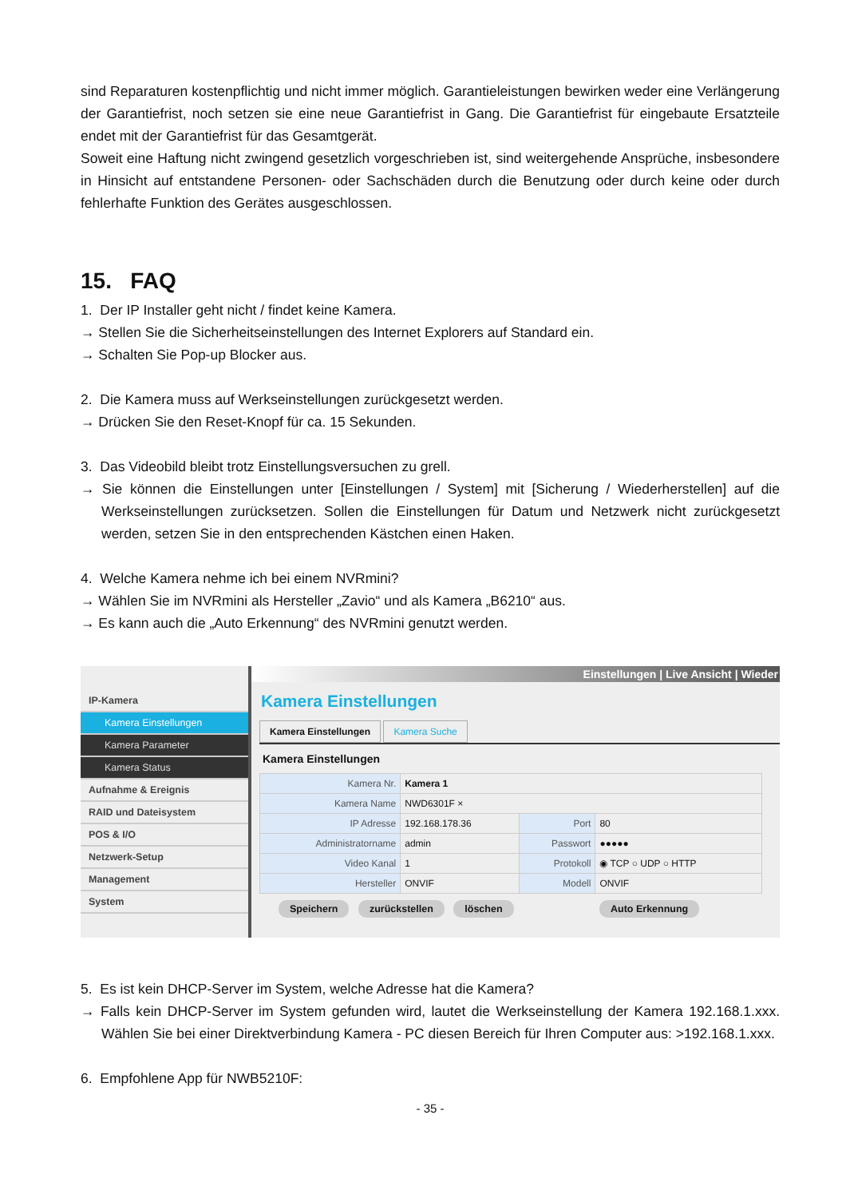sind Reparaturen kostenpflichtig und nicht immer möglich. Garantieleistungen bewirken weder eine Verlängerung der Garantiefrist, noch setzen sie eine neue Garantiefrist in Gang. Die Garantiefrist für eingebaute Ersatzteile endet mit der Garantiefrist für das Gesamtgerät.
Soweit eine Haftung nicht zwingend gesetzlich vorgeschrieben ist, sind weitergehende Ansprüche, insbesondere in Hinsicht auf entstandene Personen- oder Sachschäden durch die Benutzung oder durch keine oder durch fehlerhafte Funktion des Gerätes ausgeschlossen.
15. FAQ
1. Der IP Installer geht nicht / findet keine Kamera.
→ Stellen Sie die Sicherheitseinstellungen des Internet Explorers auf Standard ein.
→ Schalten Sie Pop-up Blocker aus.
2. Die Kamera muss auf Werkseinstellungen zurückgesetzt werden.
→ Drücken Sie den Reset-Knopf für ca. 15 Sekunden.
3. Das Videobild bleibt trotz Einstellungsversuchen zu grell.
→ Sie können die Einstellungen unter [Einstellungen / System] mit [Sicherung / Wiederherstellen] auf die Werkseinstellungen zurücksetzen. Sollen die Einstellungen für Datum und Netzwerk nicht zurückgesetzt werden, setzen Sie in den entsprechenden Kästchen einen Haken.
4. Welche Kamera nehme ich bei einem NVRmini?
→ Wählen Sie im NVRmini als Hersteller „Zavio“ und als Kamera „B6210“ aus.
→ Es kann auch die „Auto Erkennung“ des NVRmini genutzt werden.
IP-Kamera
Kamera Einstellungen
Kamera Parameter
Kamera Status
Aufnahme & Ereignis
RAID und Dateisystem
POS & I/O
Netzwerk-Setup
Management
System
Einstellungen | Live Ansicht | Wieder
Kamera Einstellungen
Kamera Einstellungen Kamera Suche
Kamera Einstellungen
| Kamera Nr. | Kamera 1 | | |
| Kamera Name | NWD6301F × | | |
| IP Adresse | 192.168.178.36 | Port | 80 |
| Administratorname | admin | Passwort | ●●●●● |
| Video Kanal | 1 | Protokoll | ◉ TCP ○ UDP ○ HTTP |
| Hersteller | ONVIF | Modell | ONVIF |
Speichern zurückstellen löschen Auto Erkennung
5. Es ist kein DHCP-Server im System, welche Adresse hat die Kamera?
→ Falls kein DHCP-Server im System gefunden wird, lautet die Werkseinstellung der Kamera 192.168.1.xxx. Wählen Sie bei einer Direktverbindung Kamera - PC diesen Bereich für Ihren Computer aus: >192.168.1.xxx.
6. Empfohlene App für NWB5210F:
- 35 -